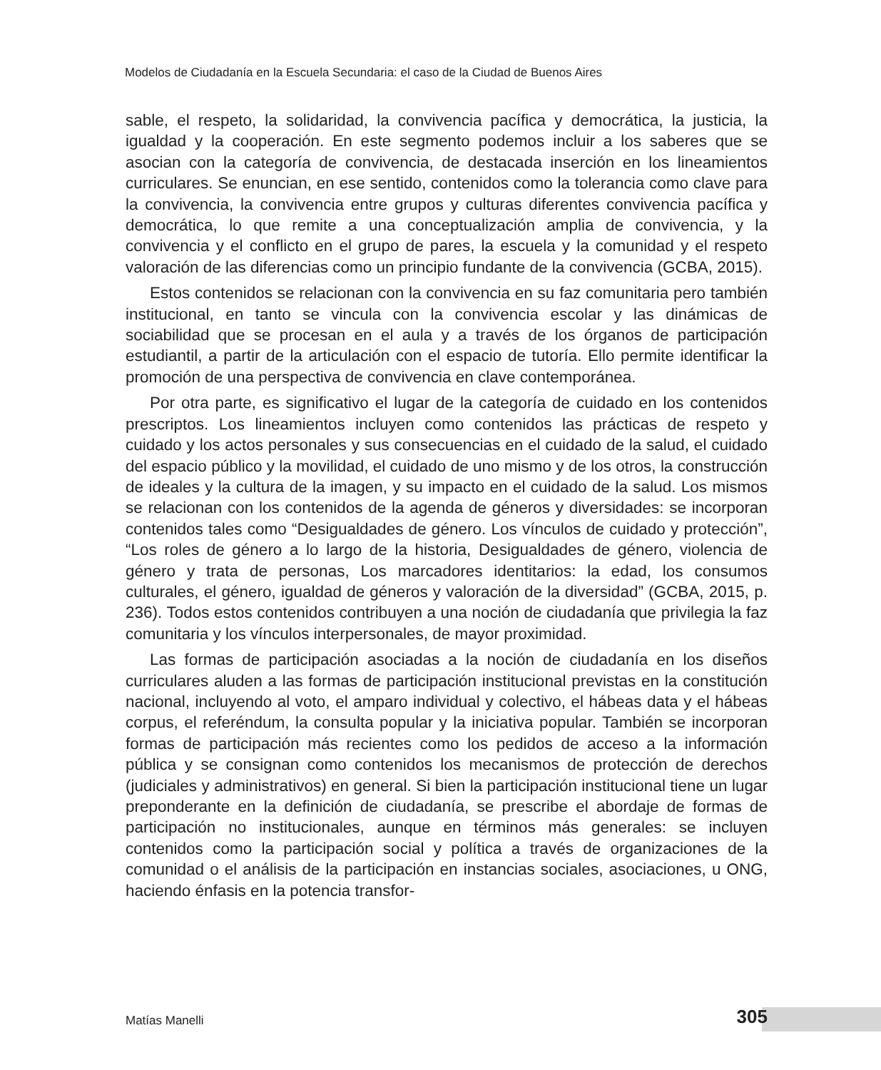Modelos de Ciudadanía en la Escuela Secundaria: el caso de la Ciudad de Buenos Aires
sable, el respeto, la solidaridad, la convivencia pacífica y democrática, la justicia, la igualdad y la cooperación. En este segmento podemos incluir a los saberes que se asocian con la categoría de convivencia, de destacada inserción en los lineamientos curriculares. Se enuncian, en ese sentido, contenidos como la tolerancia como clave para la convivencia, la convivencia entre grupos y culturas diferentes convivencia pacífica y democrática, lo que remite a una conceptualización amplia de convivencia, y la convivencia y el conflicto en el grupo de pares, la escuela y la comunidad y el respeto valoración de las diferencias como un principio fundante de la convivencia (GCBA, 2015).
Estos contenidos se relacionan con la convivencia en su faz comunitaria pero también institucional, en tanto se vincula con la convivencia escolar y las dinámicas de sociabilidad que se procesan en el aula y a través de los órganos de participación estudiantil, a partir de la articulación con el espacio de tutoría. Ello permite identificar la promoción de una perspectiva de convivencia en clave contemporánea.
Por otra parte, es significativo el lugar de la categoría de cuidado en los contenidos prescriptos. Los lineamientos incluyen como contenidos las prácticas de respeto y cuidado y los actos personales y sus consecuencias en el cuidado de la salud, el cuidado del espacio público y la movilidad, el cuidado de uno mismo y de los otros, la construcción de ideales y la cultura de la imagen, y su impacto en el cuidado de la salud. Los mismos se relacionan con los contenidos de la agenda de géneros y diversidades: se incorporan contenidos tales como “Desigualdades de género. Los vínculos de cuidado y protección”, “Los roles de género a lo largo de la historia, Desigualdades de género, violencia de género y trata de personas, Los marcadores identitarios: la edad, los consumos culturales, el género, igualdad de géneros y valoración de la diversidad” (GCBA, 2015, p. 236). Todos estos contenidos contribuyen a una noción de ciudadanía que privilegia la faz comunitaria y los vínculos interpersonales, de mayor proximidad.
Las formas de participación asociadas a la noción de ciudadanía en los diseños curriculares aluden a las formas de participación institucional previstas en la constitución nacional, incluyendo al voto, el amparo individual y colectivo, el hábeas data y el hábeas corpus, el referéndum, la consulta popular y la iniciativa popular. También se incorporan formas de participación más recientes como los pedidos de acceso a la información pública y se consignan como contenidos los mecanismos de protección de derechos (judiciales y administrativos) en general. Si bien la participación institucional tiene un lugar preponderante en la definición de ciudadanía, se prescribe el abordaje de formas de participación no institucionales, aunque en términos más generales: se incluyen contenidos como la participación social y política a través de organizaciones de la comunidad o el análisis de la participación en instancias sociales, asociaciones, u ONG, haciendo énfasis en la potencia transfor-
Matías Manelli 305